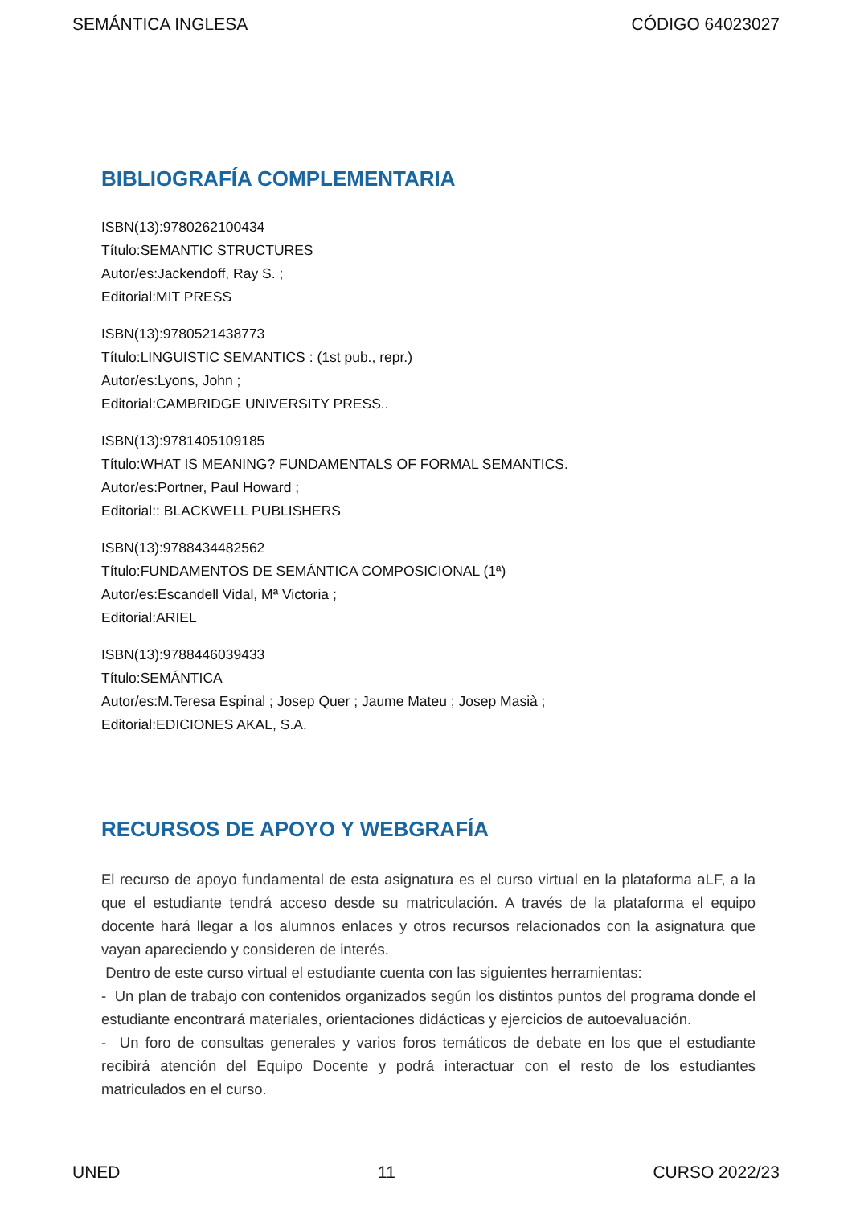SEMÁNTICA INGLESA CÓDIGO 64023027
BIBLIOGRAFÍA COMPLEMENTARIA
ISBN(13):9780262100434
Título:SEMANTIC STRUCTURES
Autor/es:Jackendoff, Ray S. ;
Editorial:MIT PRESS
ISBN(13):9780521438773
Título:LINGUISTIC SEMANTICS : (1st pub., repr.)
Autor/es:Lyons, John ;
Editorial:CAMBRIDGE UNIVERSITY PRESS..
ISBN(13):9781405109185
Título:WHAT IS MEANING? FUNDAMENTALS OF FORMAL SEMANTICS.
Autor/es:Portner, Paul Howard ;
Editorial:: BLACKWELL PUBLISHERS
ISBN(13):9788434482562
Título:FUNDAMENTOS DE SEMÁNTICA COMPOSICIONAL (1ª)
Autor/es:Escandell Vidal, Mª Victoria ;
Editorial:ARIEL
ISBN(13):9788446039433
Título:SEMÁNTICA
Autor/es:M.Teresa Espinal ; Josep Quer ; Jaume Mateu ; Josep Masià ;
Editorial:EDICIONES AKAL, S.A.
RECURSOS DE APOYO Y WEBGRAFÍA
El recurso de apoyo fundamental de esta asignatura es el curso virtual en la plataforma aLF, a la que el estudiante tendrá acceso desde su matriculación. A través de la plataforma el equipo docente hará llegar a los alumnos enlaces y otros recursos relacionados con la asignatura que vayan apareciendo y consideren de interés.
Dentro de este curso virtual el estudiante cuenta con las siguientes herramientas:
- Un plan de trabajo con contenidos organizados según los distintos puntos del programa donde el estudiante encontrará materiales, orientaciones didácticas y ejercicios de autoevaluación.
- Un foro de consultas generales y varios foros temáticos de debate en los que el estudiante recibirá atención del Equipo Docente y podrá interactuar con el resto de los estudiantes matriculados en el curso.
UNED 11 CURSO 2022/23